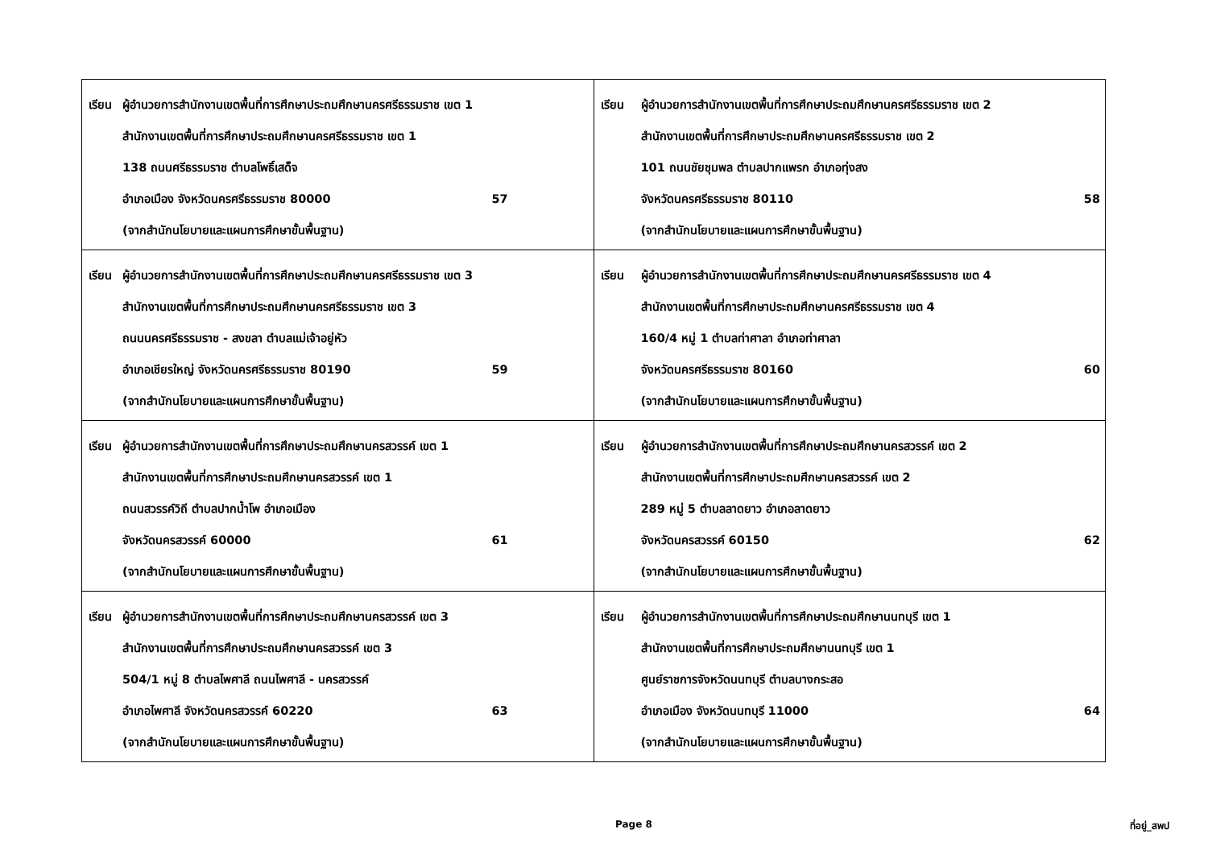| เรียน ผู้อำนวยการสำนักงานเขตพื้นที่การศึกษาประถมศึกษานครศรีธรรมราช เขต 1 สำนักงานเขตพื้นที่การศึกษาประถมศึกษานครศรีธรรมราช เขต 1 138 ถนนศรีธรรมราช ตำบลโพธิ์เสด็จ อำเภอเมือง จังหวัดนครศรีธรรมราช 80000 57 (จากสำนักนโยบายและแผนการศึกษาขั้นพื้นฐาน) | เรียน ผู้อำนวยการสำนักงานเขตพื้นที่การศึกษาประถมศึกษานครศรีธรรมราช เขต 2 สำนักงานเขตพื้นที่การศึกษาประถมศึกษานครศรีธรรมราช เขต 2 101 ถนนชัยชุมพล ตำบลปากแพรก อำเภอทุ่งสง จังหวัดนครศรีธรรมราช 80110 58 (จากสำนักนโยบายและแผนการศึกษาขั้นพื้นฐาน) |
| เรียน ผู้อำนวยการสำนักงานเขตพื้นที่การศึกษาประถมศึกษานครศรีธรรมราช เขต 3 สำนักงานเขตพื้นที่การศึกษาประถมศึกษานครศรีธรรมราช เขต 3 ถนนนครศรีธรรมราช - สงขลา ตำบลแม่เจ้าอยู่หัว อำเภอเชียรใหญ่ จังหวัดนครศรีธรรมราช 80190 59 (จากสำนักนโยบายและแผนการศึกษาขั้นพื้นฐาน) | เรียน ผู้อำนวยการสำนักงานเขตพื้นที่การศึกษาประถมศึกษานครศรีธรรมราช เขต 4 สำนักงานเขตพื้นที่การศึกษาประถมศึกษานครศรีธรรมราช เขต 4 160/4 หมู่ 1 ตำบลท่าศาลา อำเภอท่าศาลา จังหวัดนครศรีธรรมราช 80160 60 (จากสำนักนโยบายและแผนการศึกษาขั้นพื้นฐาน) |
| เรียน ผู้อำนวยการสำนักงานเขตพื้นที่การศึกษาประถมศึกษานครสวรรค์ เขต 1 สำนักงานเขตพื้นที่การศึกษาประถมศึกษานครสวรรค์ เขต 1 ถนนสวรรค์วิถี ตำบลปากน้ำโพ อำเภอเมือง จังหวัดนครสวรรค์ 60000 61 (จากสำนักนโยบายและแผนการศึกษาขั้นพื้นฐาน) | เรียน ผู้อำนวยการสำนักงานเขตพื้นที่การศึกษาประถมศึกษานครสวรรค์ เขต 2 สำนักงานเขตพื้นที่การศึกษาประถมศึกษานครสวรรค์ เขต 2 289 หมู่ 5 ตำบลลาดยาว อำเภอลาดยาว จังหวัดนครสวรรค์ 60150 62 (จากสำนักนโยบายและแผนการศึกษาขั้นพื้นฐาน) |
| เรียน ผู้อำนวยการสำนักงานเขตพื้นที่การศึกษาประถมศึกษานครสวรรค์ เขต 3 สำนักงานเขตพื้นที่การศึกษาประถมศึกษานครสวรรค์ เขต 3 504/1 หมู่ 8 ตำบลไพศาลี ถนนไพศาลี - นครสวรรค์ อำเภอไพศาลี จังหวัดนครสวรรค์ 60220 63 (จากสำนักนโยบายและแผนการศึกษาขั้นพื้นฐาน) | เรียน ผู้อำนวยการสำนักงานเขตพื้นที่การศึกษาประถมศึกษานนทบุรี เขต 1 สำนักงานเขตพื้นที่การศึกษาประถมศึกษานนทบุรี เขต 1 ศูนย์ราชการจังหวัดนนทบุรี ตำบลบางกระสอ อำเภอเมือง จังหวัดนนทบุรี 11000 64 (จากสำนักนโยบายและแผนการศึกษาขั้นพื้นฐาน) |
Page 8 ที่อยู่_สพป